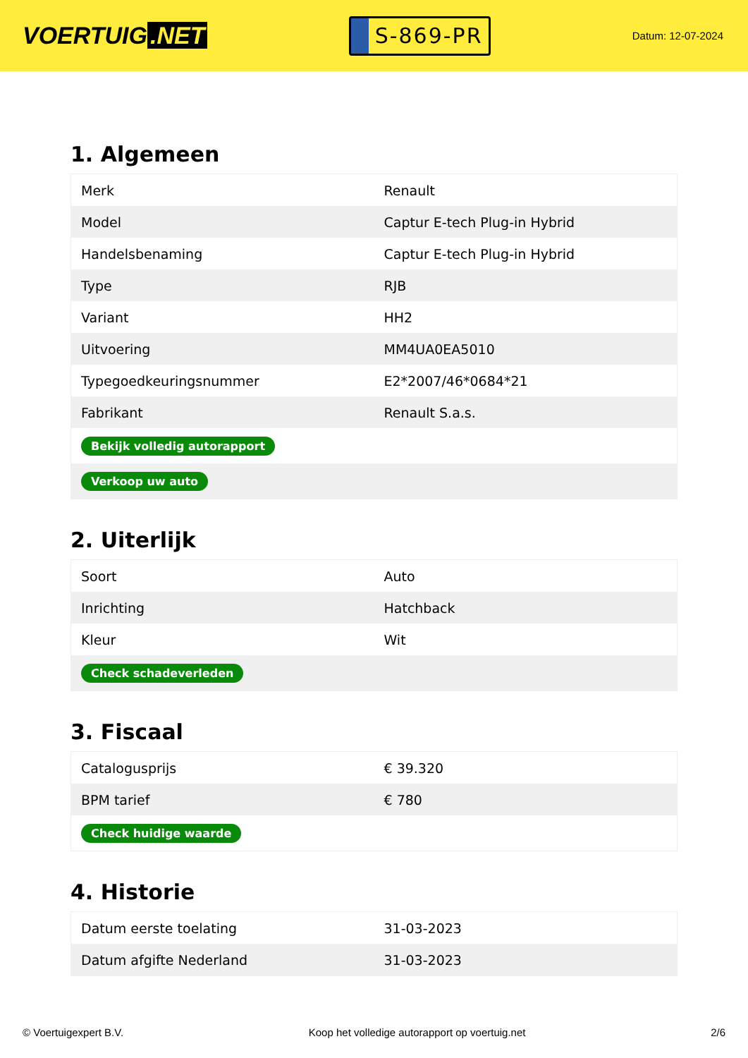VOERTUIG.NET
S-869-PR
Datum: 12-07-2024
1. Algemeen
| Merk | Renault |
| Model | Captur E-tech Plug-in Hybrid |
| Handelsbenaming | Captur E-tech Plug-in Hybrid |
| Type | RJB |
| Variant | HH2 |
| Uitvoering | MM4UA0EA5010 |
| Typegoedkeuringsnummer | E2*2007/46*0684*21 |
| Fabrikant | Renault S.a.s. |
| Bekijk volledig autorapport | |
| Verkoop uw auto | |
2. Uiterlijk
| Soort | Auto |
| Inrichting | Hatchback |
| Kleur | Wit |
| Check schadeverleden | |
3. Fiscaal
| Catalogusprijs | € 39.320 |
| BPM tarief | € 780 |
| Check huidige waarde | |
4. Historie
| Datum eerste toelating | 31-03-2023 |
| Datum afgifte Nederland | 31-03-2023 |
© Voertuigexpert B.V. Koop het volledige autorapport op voertuig.net 2/6